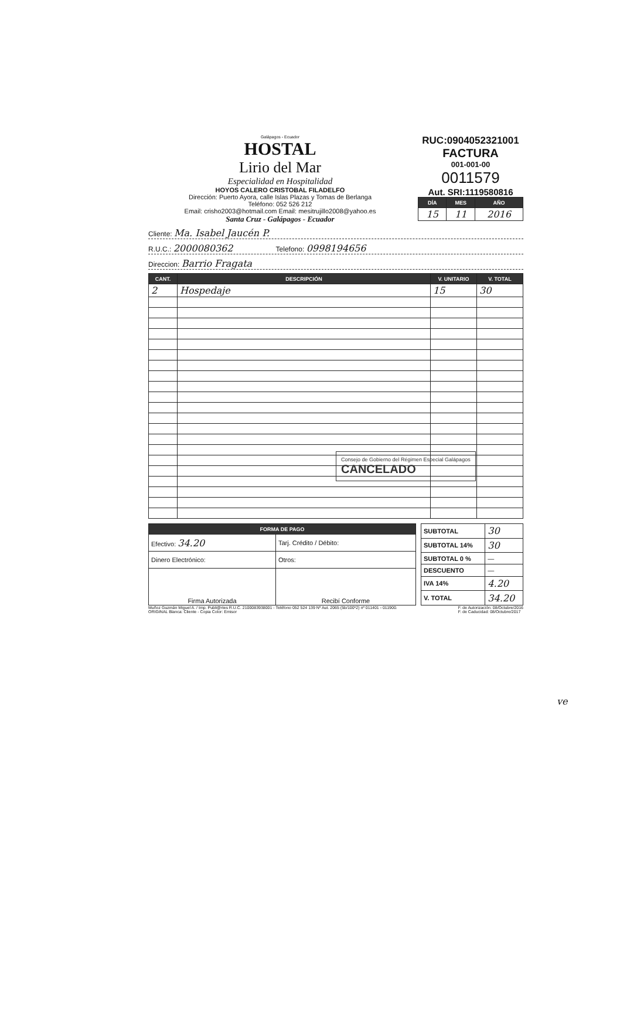Galápagos - Ecuador
HOSTAL
Lirio del Mar
Especialidad en Hospitalidad
HOYOS CALERO CRISTOBAL FILADELFO
Dirección: Puerto Ayora, calle Islas Plazas y Tomas de Berlanga
Teléfono: 052 526 212
Email: crisho2003@hotmail.com Email: mesitrujillo2008@yahoo.es
Santa Cruz - Galápagos - Ecuador
RUC:0904052321001
FACTURA
001-001-00
0011579
Aut. SRI:1119580816
| DÍA | MES | AÑO |
| --- | --- | --- |
| 15 | 11 | 2016 |
Cliente: Ma. Isabel Jaucén P.
R.U.C.: 2000080362 Telefono: 0998194656
Direccion: Barrio Fragata
| CANT. | DESCRIPCIÓN | V. UNITARIO | V. TOTAL |
| --- | --- | --- | --- |
| 2 | Hospedaje | 15 | 30 |
Consejo de Gobierno del Régimen Especial Galápagos
CANCELADO
| FORMA DE PAGO | |
| --- | --- |
| Efectivo: 34.20 | Tarj. Crédito / Débito: |
| Dinero Electrónico: | Otros: |
| Firma Autorizada | Recibí Conforme |
| SUBTOTAL | 30 |
| SUBTOTAL 14% | 30 |
| SUBTOTAL 0 % | — |
| DESCUENTO | — |
| IVA 14% | 4.20 |
| V. TOTAL | 34.20 |
Muñoz Guzmán Miguel A. / Imp. Publi@rtes R.U.C. 2100083938001 - Teléfono 052 524 139 Nº Aut. 2065 (5b/100*2) nº 011401 - 011900.
ORIGINAL Blanca: Cliente - Copia Color: Emisor
F. de Autorización: 08/Octubre/2016
F. de Caducidad: 08/Octubre/2017
ve